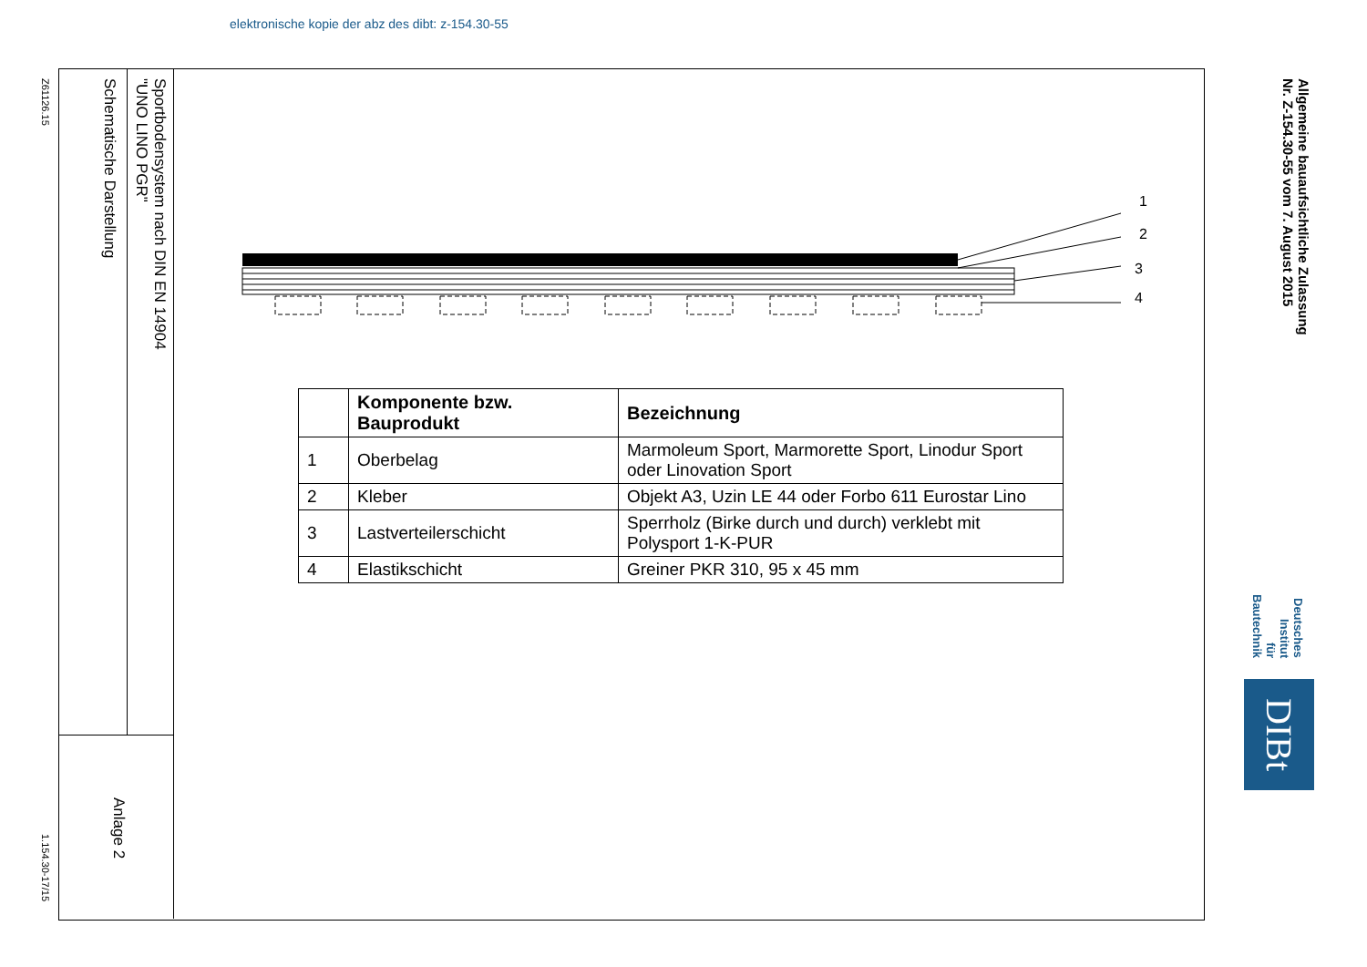elektronische kopie der abz des dibt: z-154.30-55
Z61126.15
1.154.30-17/15
Schematische Darstellung
Sportbodensystem nach DIN EN 14904
"UNO LINO PGR"
Anlage 2
Allgemeine bauaufsichtliche Zulassung
Nr. Z-154.30-55 vom 7. August 2015
Deutsches
Institut
für
Bautechnik
DIBt
1
2
3
4
| | Komponente bzw. Bauprodukt | Bezeichnung |
| --- | --- | --- |
| 1 | Oberbelag | Marmoleum Sport, Marmorette Sport, Linodur Sport oder Linovation Sport |
| 2 | Kleber | Objekt A3, Uzin LE 44 oder Forbo 611 Eurostar Lino |
| 3 | Lastverteilerschicht | Sperrholz (Birke durch und durch) verklebt mit Polysport 1-K-PUR |
| 4 | Elastikschicht | Greiner PKR 310, 95 x 45 mm |